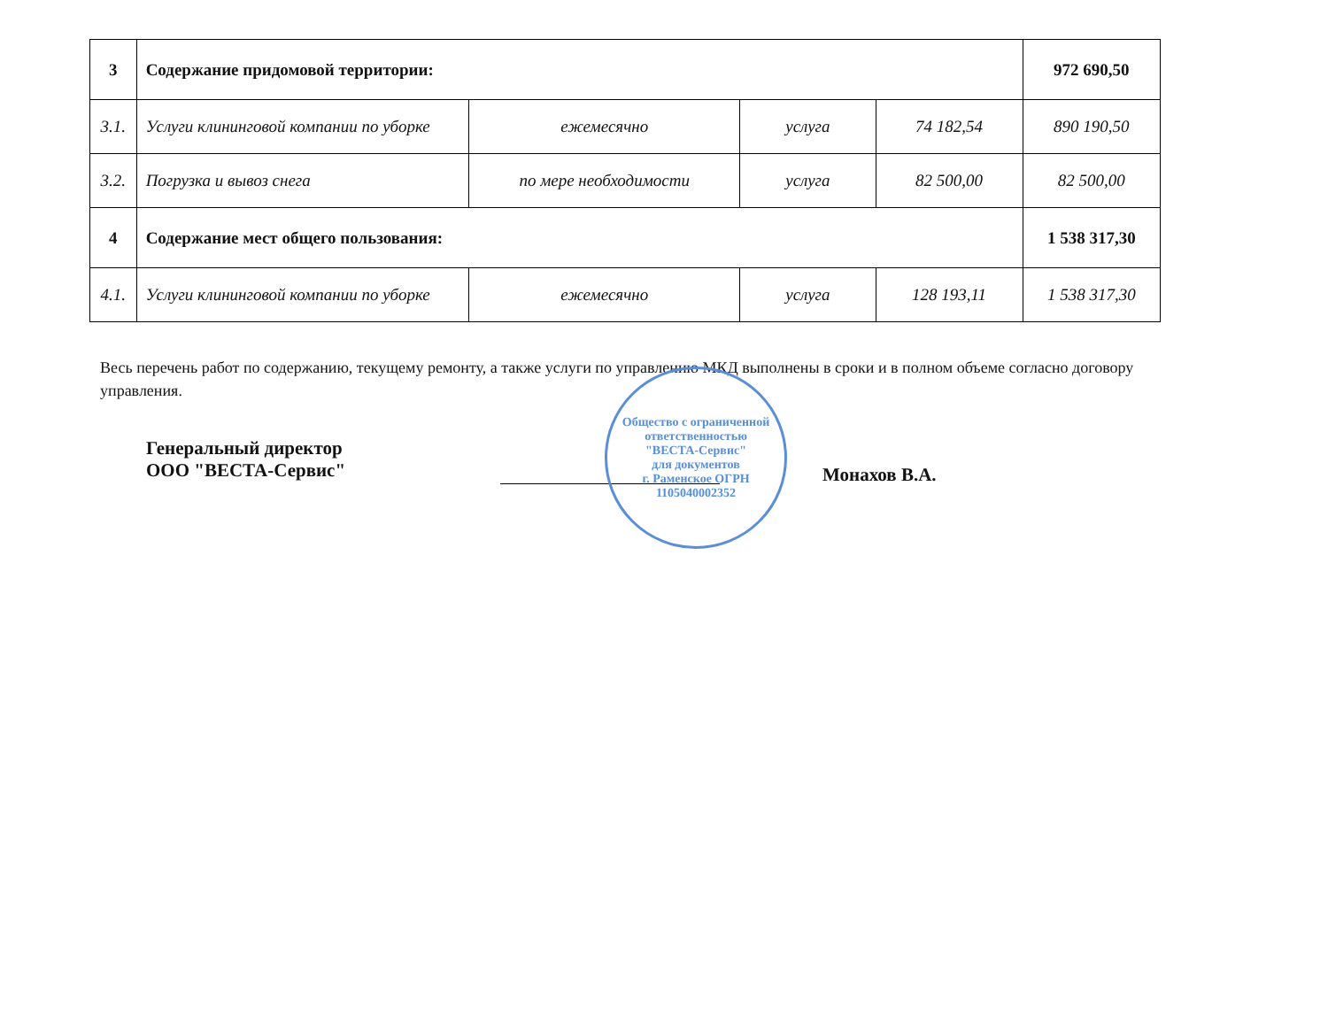| 3 | Содержание придомовой территории: | | | | 972 690,50 |
| 3.1. | Услуги клининговой компании по уборке | ежемесячно | услуга | 74 182,54 | 890 190,50 |
| 3.2. | Погрузка и вывоз снега | по мере необходимости | услуга | 82 500,00 | 82 500,00 |
| 4 | Содержание мест общего пользования: | | | | 1 538 317,30 |
| 4.1. | Услуги клининговой компании по уборке | ежемесячно | услуга | 128 193,11 | 1 538 317,30 |
Весь перечень работ по содержанию, текущему ремонту, а также услуги по управлению МКД выполнены в сроки и в полном объеме согласно договору управления.
Генеральный директор
ООО "ВЕСТА-Сервис"
Общество с ограниченной ответственностью
"ВЕСТА-Сервис"
для документов
г. Раменское ОГРН 1105040002352
Монахов В.А.